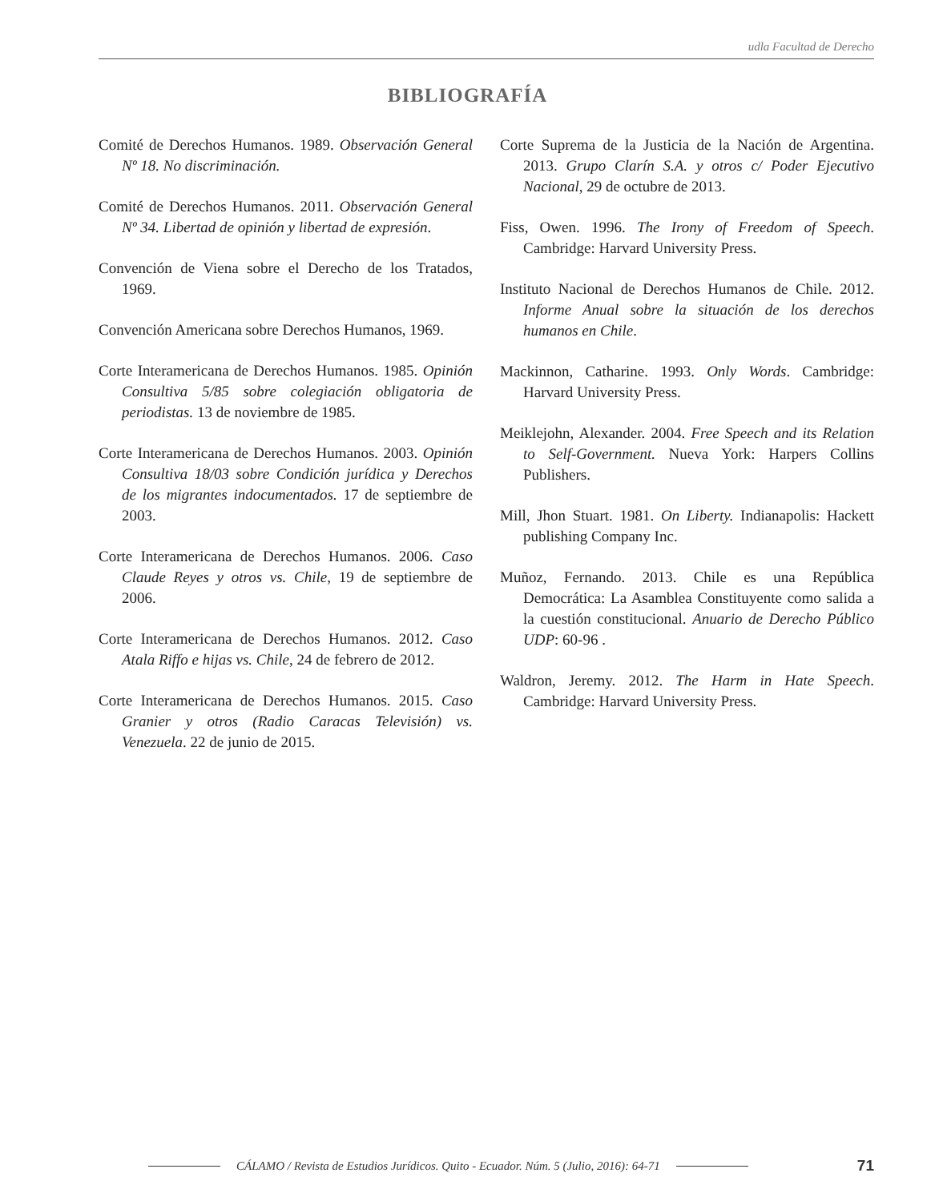udla Facultad de Derecho
BIBLIOGRAFÍA
Comité de Derechos Humanos. 1989. Observación General Nº 18. No discriminación.
Comité de Derechos Humanos. 2011. Observación General Nº 34. Libertad de opinión y libertad de expresión.
Convención de Viena sobre el Derecho de los Tratados, 1969.
Convención Americana sobre Derechos Humanos, 1969.
Corte Interamericana de Derechos Humanos. 1985. Opinión Consultiva 5/85 sobre colegiación obligatoria de periodistas. 13 de noviembre de 1985.
Corte Interamericana de Derechos Humanos. 2003. Opinión Consultiva 18/03 sobre Condición jurídica y Derechos de los migrantes indocumentados. 17 de septiembre de 2003.
Corte Interamericana de Derechos Humanos. 2006. Caso Claude Reyes y otros vs. Chile, 19 de septiembre de 2006.
Corte Interamericana de Derechos Humanos. 2012. Caso Atala Riffo e hijas vs. Chile, 24 de febrero de 2012.
Corte Interamericana de Derechos Humanos. 2015. Caso Granier y otros (Radio Caracas Televisión) vs. Venezuela. 22 de junio de 2015.
Corte Suprema de la Justicia de la Nación de Argentina. 2013. Grupo Clarín S.A. y otros c/ Poder Ejecutivo Nacional, 29 de octubre de 2013.
Fiss, Owen. 1996. The Irony of Freedom of Speech. Cambridge: Harvard University Press.
Instituto Nacional de Derechos Humanos de Chile. 2012. Informe Anual sobre la situación de los derechos humanos en Chile.
Mackinnon, Catharine. 1993. Only Words. Cambridge: Harvard University Press.
Meiklejohn, Alexander. 2004. Free Speech and its Relation to Self-Government. Nueva York: Harpers Collins Publishers.
Mill, Jhon Stuart. 1981. On Liberty. Indianapolis: Hackett publishing Company Inc.
Muñoz, Fernando. 2013. Chile es una República Democrática: La Asamblea Constituyente como salida a la cuestión constitucional. Anuario de Derecho Público UDP: 60-96 .
Waldron, Jeremy. 2012. The Harm in Hate Speech. Cambridge: Harvard University Press.
CÁLAMO / Revista de Estudios Jurídicos. Quito - Ecuador. Núm. 5 (Julio, 2016): 64-71 71